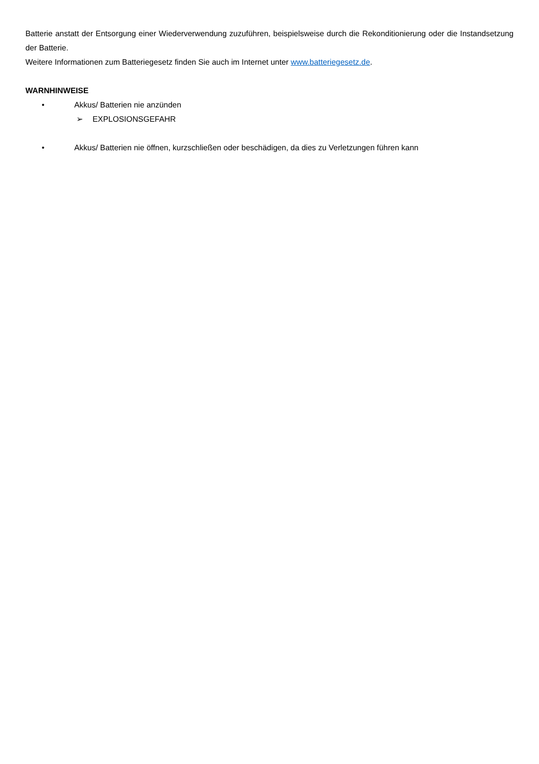Batterie anstatt der Entsorgung einer Wiederverwendung zuzuführen, beispielsweise durch die Rekonditionierung oder die Instandsetzung der Batterie.
Weitere Informationen zum Batteriegesetz finden Sie auch im Internet unter www.batteriegesetz.de.
WARNHINWEISE
• Akkus/ Batterien nie anzünden
➢ EXPLOSIONSGEFAHR
• Akkus/ Batterien nie öffnen, kurzschließen oder beschädigen, da dies zu Verletzungen führen kann